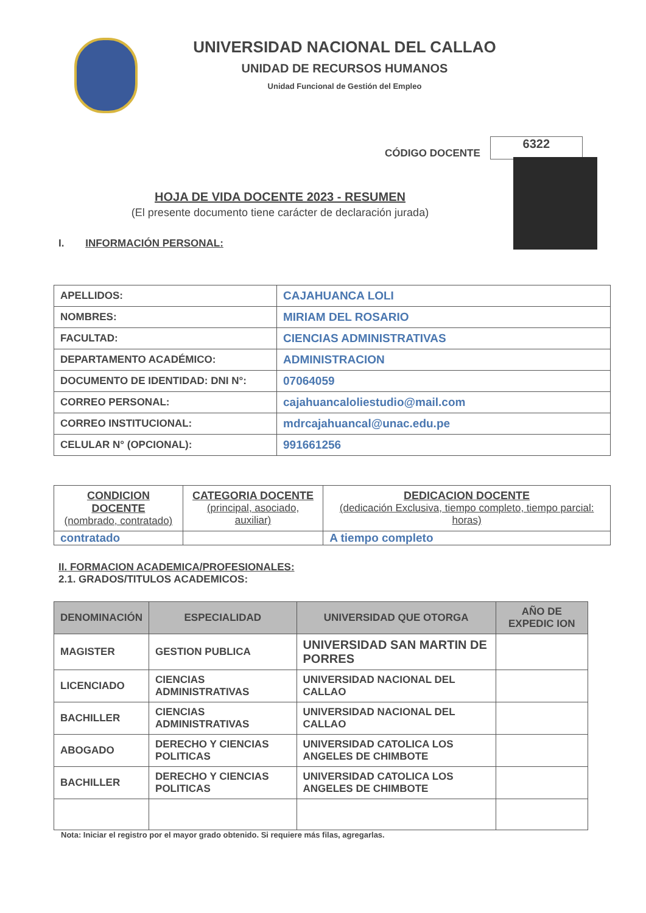UNIVERSIDAD NACIONAL DEL CALLAO
UNIDAD DE RECURSOS HUMANOS
Unidad Funcional de Gestión del Empleo
CÓDIGO DOCENTE 6322
HOJA DE VIDA DOCENTE 2023 - RESUMEN
(El presente documento tiene carácter de declaración jurada)
I. INFORMACIÓN PERSONAL:
| APELLIDOS: | CAJAHUANCA LOLI |
| NOMBRES: | MIRIAM DEL ROSARIO |
| FACULTAD: | CIENCIAS ADMINISTRATIVAS |
| DEPARTAMENTO ACADÉMICO: | ADMINISTRACION |
| DOCUMENTO DE IDENTIDAD: DNI N°: | 07064059 |
| CORREO PERSONAL: | cajahuancaloliestudio@mail.com |
| CORREO INSTITUCIONAL: | mdrcajahuancal@unac.edu.pe |
| CELULAR N° (OPCIONAL): | 991661256 |
| CONDICION DOCENTE (nombrado, contratado) | CATEGORIA DOCENTE (principal, asociado, auxiliar) | DEDICACION DOCENTE (dedicación Exclusiva, tiempo completo, tiempo parcial: horas) |
| --- | --- | --- |
| contratado | | A tiempo completo |
II. FORMACION ACADEMICA/PROFESIONALES:
2.1. GRADOS/TITULOS ACADEMICOS:
| DENOMINACIÓN | ESPECIALIDAD | UNIVERSIDAD QUE OTORGA | AÑO DE EXPEDIC ION |
| --- | --- | --- | --- |
| MAGISTER | GESTION PUBLICA | UNIVERSIDAD SAN MARTIN DE PORRES | |
| LICENCIADO | CIENCIAS ADMINISTRATIVAS | UNIVERSIDAD NACIONAL DEL CALLAO | |
| BACHILLER | CIENCIAS ADMINISTRATIVAS | UNIVERSIDAD NACIONAL DEL CALLAO | |
| ABOGADO | DERECHO Y CIENCIAS POLITICAS | UNIVERSIDAD CATOLICA LOS ANGELES DE CHIMBOTE | |
| BACHILLER | DERECHO Y CIENCIAS POLITICAS | UNIVERSIDAD CATOLICA LOS ANGELES DE CHIMBOTE | |
Nota: Iniciar el registro por el mayor grado obtenido. Si requiere más filas, agregarlas.